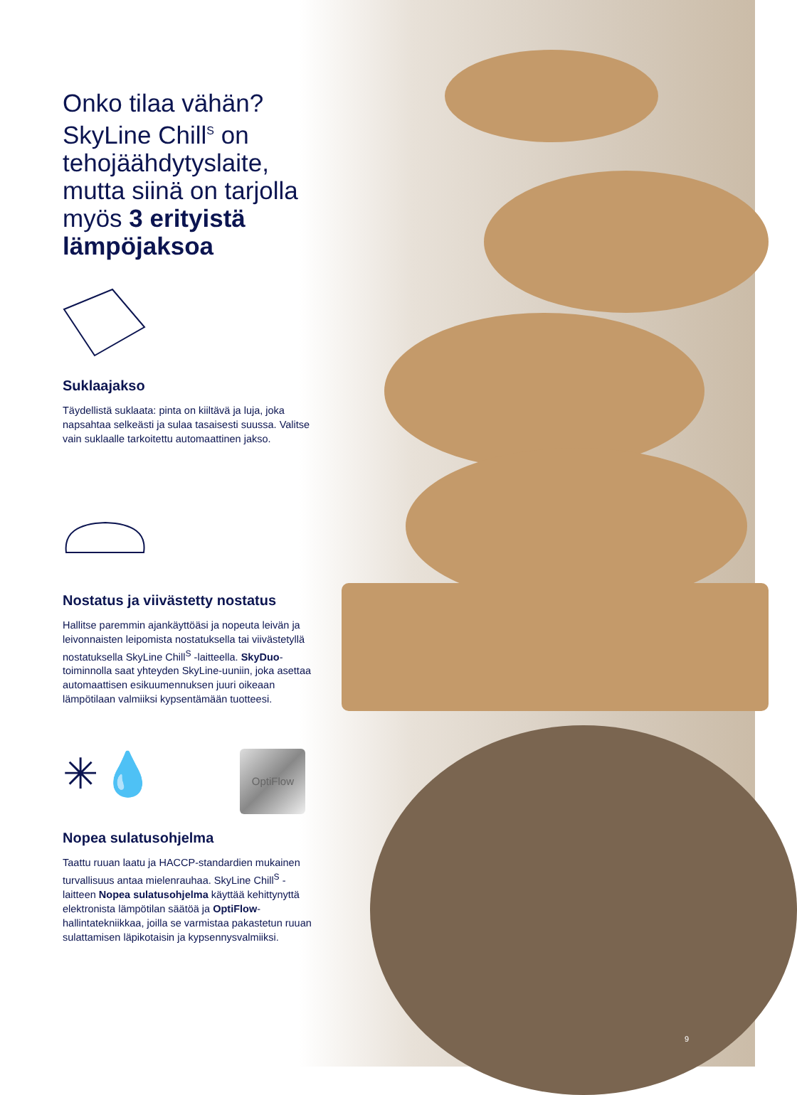Onko tilaa vähän? SkyLine Chill<sup>S</sup> on tehojäähdytyslaite, mutta siinä on tarjolla myös 3 erityistä lämpöjaksoa
Suklaajakso
Täydellistä suklaata: pinta on kiiltävä ja luja, joka napsahtaa selkeästi ja sulaa tasaisesti suussa. Valitse vain suklaalle tarkoitettu automaattinen jakso.
Nostatus ja viivästetty nostatus
Hallitse paremmin ajankäyttöäsi ja nopeuta leivän ja leivonnaisten leipomista nostatuksella tai viivästetyllä nostatuksella SkyLine Chill<sup>S</sup> -laitteella. SkyDuo-toiminnolla saat yhteyden SkyLine-uuniin, joka asettaa automaattisen esikuumennuksen juuri oikeaan lämpötilaan valmiiksi kypsentämään tuotteesi.
✳ 💧 OptiFlow
Nopea sulatusohjelma
Taattu ruuan laatu ja HACCP-standardien mukainen turvallisuus antaa mielenrauhaa. SkyLine Chill<sup>S</sup> -laitteen Nopea sulatusohjelma käyttää kehittynyttä elektronista lämpötilan säätöä ja OptiFlow-hallintatekniikkaa, joilla se varmistaa pakastetun ruuan sulattamisen läpikotaisin ja kypsennysvalmiiksi.
9